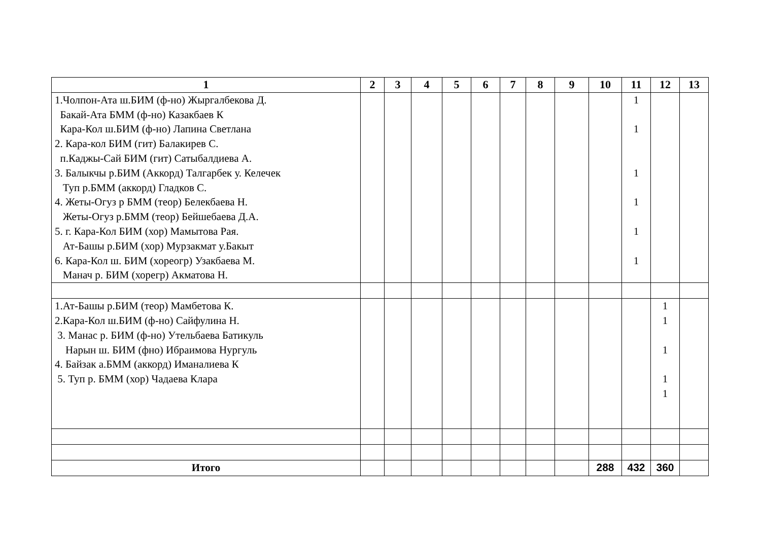| 1 | 2 | 3 | 4 | 5 | 6 | 7 | 8 | 9 | 10 | 11 | 12 | 13 |
| --- | --- | --- | --- | --- | --- | --- | --- | --- | --- | --- | --- | --- |
| 1.Чолпон-Ата ш.БИМ (ф-но) Жыргалбекова Д. Бакай-Ата БММ (ф-но) Казакбаев К Кара-Кол ш.БИМ (ф-но) Лапина Светлана 2. Кара-кол БИМ (гит) Балакирев С. п.Каджы-Сай БИМ (гит) Сатыбалдиева А. 3. Балыкчы р.БИМ (Аккорд) Талгарбек у. Келечек Туп р.БММ (аккорд) Гладков С. 4. Жеты-Огуз р БММ (теор) Белекбаева Н. Жеты-Огуз р.БММ (теор) Бейшебаева Д.А. 5. г. Кара-Кол БИМ (хор) Мамытова Рая. Ат-Башы р.БИМ (хор) Мурзакмат у.Бакыт 6. Кара-Кол ш. БИМ (хореогр) Узакбаева М. Манач р. БИМ (хорегр) Акматова Н. | | | | | | | | | | 1 1 1 1 1 1 | | |
| 1.Ат-Башы р.БИМ (теор) Мамбетова К. 2.Кара-Кол ш.БИМ (ф-но) Сайфулина Н. 3. Манас р. БИМ (ф-но) Утельбаева Батикуль Нарын ш. БИМ (фно) Ибраимова Нургуль 4. Байзак а.БММ (аккорд) Иманалиева К 5. Туп р. БММ (хор) Чадаева Клара | | | | | | | | | | | 1 1 1 1 1 | |
| Итого | | | | | | | | | 288 | 432 | 360 | |